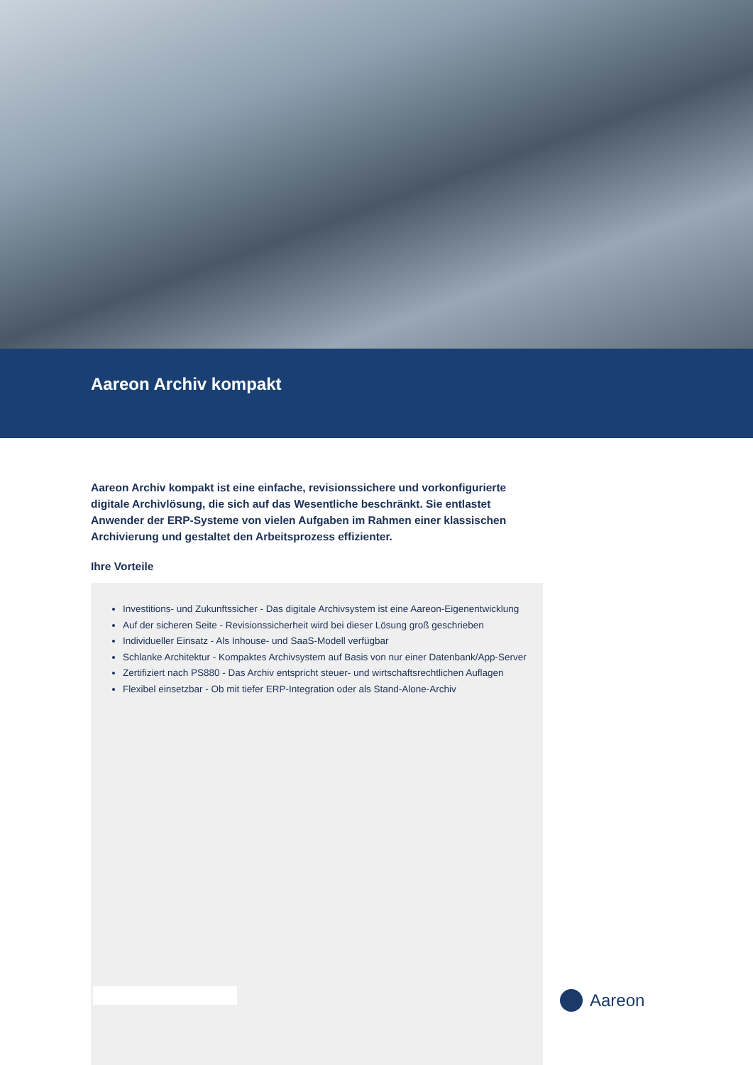Aareon Archiv kompakt
Aareon Archiv kompakt ist eine einfache, revisionssichere und vorkonfigurierte digitale Archivlösung, die sich auf das Wesentliche beschränkt. Sie entlastet Anwender der ERP-Systeme von vielen Aufgaben im Rahmen einer klassischen Archivierung und gestaltet den Arbeitsprozess effizienter.
Ihre Vorteile
Investitions- und Zukunftssicher - Das digitale Archivsystem ist eine Aareon-Eigenentwicklung
Auf der sicheren Seite - Revisionssicherheit wird bei dieser Lösung groß geschrieben
Individueller Einsatz - Als Inhouse- und SaaS-Modell verfügbar
Schlanke Architektur - Kompaktes Archivsystem auf Basis von nur einer Datenbank/App-Server
Zertifiziert nach PS880 - Das Archiv entspricht steuer- und wirtschaftsrechtlichen Auflagen
Flexibel einsetzbar - Ob mit tiefer ERP-Integration oder als Stand-Alone-Archiv
Aareon